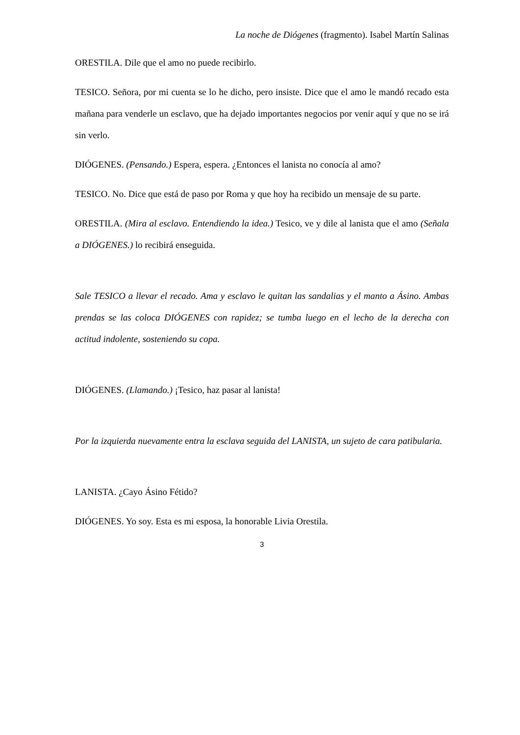La noche de Diógenes (fragmento). Isabel Martín Salinas
ORESTILA. Dile que el amo no puede recibirlo.
TESICO. Señora, por mi cuenta se lo he dicho, pero insiste. Dice que el amo le mandó recado esta mañana para venderle un esclavo, que ha dejado importantes negocios por venir aquí y que no se irá sin verlo.
DIÓGENES. (Pensando.) Espera, espera. ¿Entonces el lanista no conocía al amo?
TESICO. No. Dice que está de paso por Roma y que hoy ha recibido un mensaje de su parte.
ORESTILA. (Mira al esclavo. Entendiendo la idea.) Tesico, ve y dile al lanista que el amo (Señala a DIÓGENES.) lo recibirá enseguida.
Sale TESICO a llevar el recado. Ama y esclavo le quitan las sandalias y el manto a Ásino. Ambas prendas se las coloca DIÓGENES con rapidez; se tumba luego en el lecho de la derecha con actitud indolente, sosteniendo su copa.
DIÓGENES. (Llamando.) ¡Tesico, haz pasar al lanista!
Por la izquierda nuevamente entra la esclava seguida del LANISTA, un sujeto de cara patibularia.
LANISTA. ¿Cayo Ásino Fétido?
DIÓGENES. Yo soy. Esta es mi esposa, la honorable Livia Orestila.
3